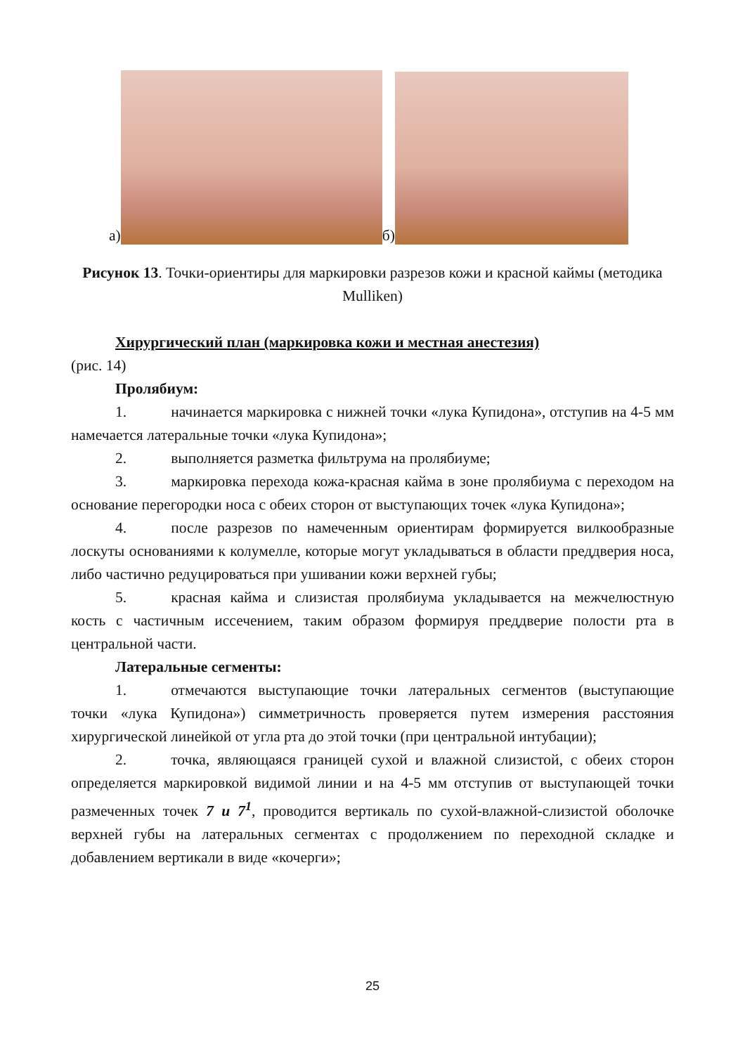а)
б)
Рисунок 13. Точки-ориентиры для маркировки разрезов кожи и красной каймы (методика Mulliken)
Хирургический план (маркировка кожи и местная анестезия)
(рис. 14)
Пролябиум:
1. начинается маркировка с нижней точки «лука Купидона», отступив на 4-5 мм намечается латеральные точки «лука Купидона»;
2. выполняется разметка фильтрума на пролябиуме;
3. маркировка перехода кожа-красная кайма в зоне пролябиума с переходом на основание перегородки носа с обеих сторон от выступающих точек «лука Купидона»;
4. после разрезов по намеченным ориентирам формируется вилкообразные лоскуты основаниями к колумелле, которые могут укладываться в области преддверия носа, либо частично редуцироваться при ушивании кожи верхней губы;
5. красная кайма и слизистая пролябиума укладывается на межчелюстную кость с частичным иссечением, таким образом формируя преддверие полости рта в центральной части.
Латеральные сегменты:
1. отмечаются выступающие точки латеральных сегментов (выступающие точки «лука Купидона») симметричность проверяется путем измерения расстояния хирургической линейкой от угла рта до этой точки (при центральной интубации);
2. точка, являющаяся границей сухой и влажной слизистой, с обеих сторон определяется маркировкой видимой линии и на 4-5 мм отступив от выступающей точки размеченных точек 7 и 7<sup>1</sup>, проводится вертикаль по сухой-влажной-слизистой оболочке верхней губы на латеральных сегментах с продолжением по переходной складке и добавлением вертикали в виде «кочерги»;
25